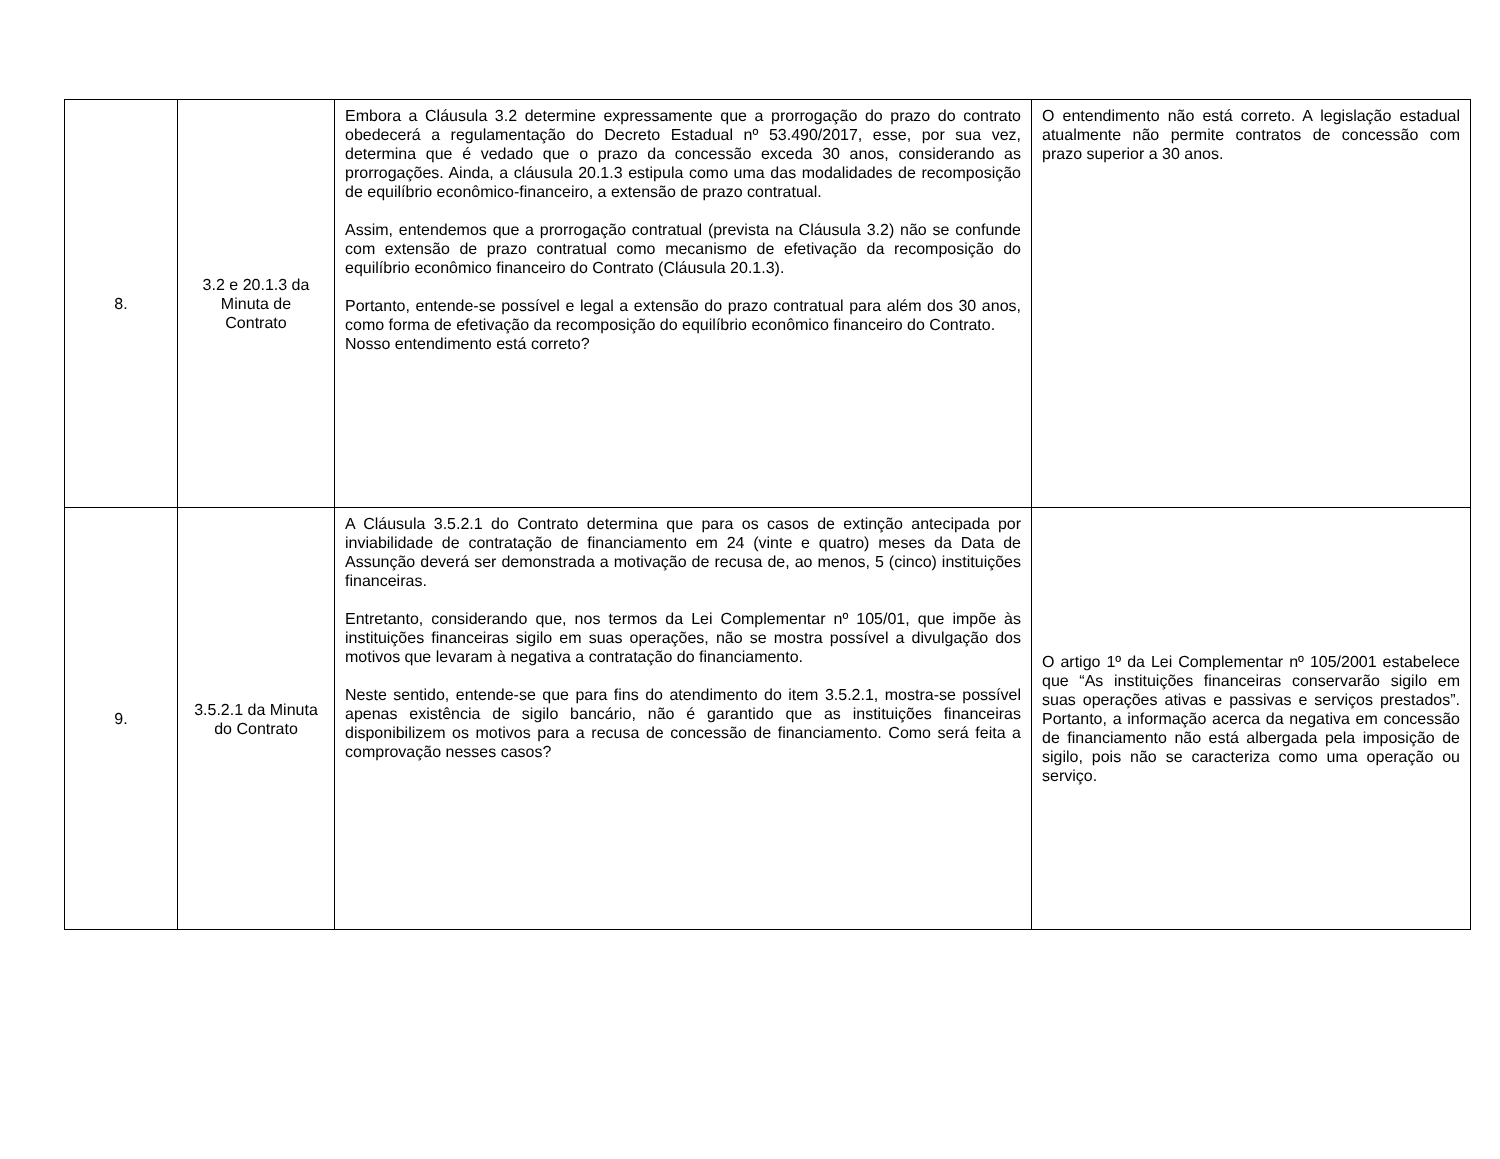| 8. | 3.2 e 20.1.3 da Minuta de Contrato | Embora a Cláusula 3.2 determine expressamente que a prorrogação do prazo do contrato obedecerá a regulamentação do Decreto Estadual nº 53.490/2017, esse, por sua vez, determina que é vedado que o prazo da concessão exceda 30 anos, considerando as prorrogações. Ainda, a cláusula 20.1.3 estipula como uma das modalidades de recomposição de equilíbrio econômico-financeiro, a extensão de prazo contratual. Assim, entendemos que a prorrogação contratual (prevista na Cláusula 3.2) não se confunde com extensão de prazo contratual como mecanismo de efetivação da recomposição do equilíbrio econômico financeiro do Contrato (Cláusula 20.1.3). Portanto, entende-se possível e legal a extensão do prazo contratual para além dos 30 anos, como forma de efetivação da recomposição do equilíbrio econômico financeiro do Contrato. Nosso entendimento está correto? | O entendimento não está correto. A legislação estadual atualmente não permite contratos de concessão com prazo superior a 30 anos. |
| 9. | 3.5.2.1 da Minuta do Contrato | A Cláusula 3.5.2.1 do Contrato determina que para os casos de extinção antecipada por inviabilidade de contratação de financiamento em 24 (vinte e quatro) meses da Data de Assunção deverá ser demonstrada a motivação de recusa de, ao menos, 5 (cinco) instituições financeiras. Entretanto, considerando que, nos termos da Lei Complementar nº 105/01, que impõe às instituições financeiras sigilo em suas operações, não se mostra possível a divulgação dos motivos que levaram à negativa a contratação do financiamento. Neste sentido, entende-se que para fins do atendimento do item 3.5.2.1, mostra-se possível apenas existência de sigilo bancário, não é garantido que as instituições financeiras disponibilizem os motivos para a recusa de concessão de financiamento. Como será feita a comprovação nesses casos? | O artigo 1º da Lei Complementar nº 105/2001 estabelece que “As instituições financeiras conservarão sigilo em suas operações ativas e passivas e serviços prestados”. Portanto, a informação acerca da negativa em concessão de financiamento não está albergada pela imposição de sigilo, pois não se caracteriza como uma operação ou serviço. |